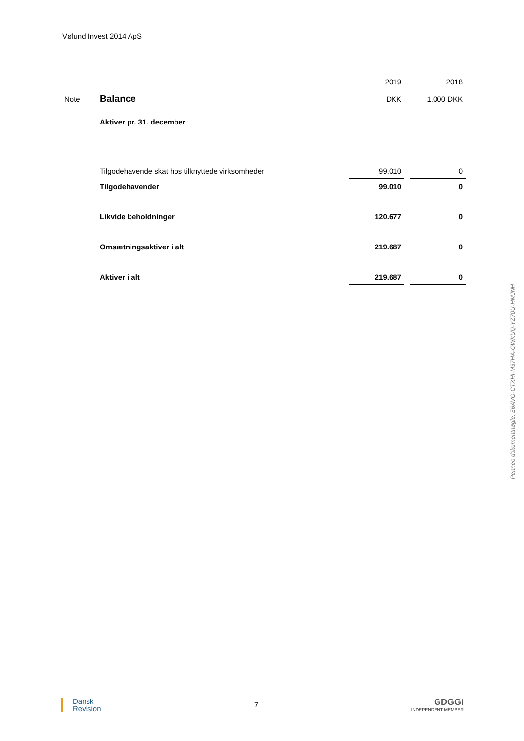Vølund Invest 2014 ApS
| | | 2019 | | 2018 |
| Note | Balance | DKK | | 1.000 DKK |
| | Aktiver pr. 31. december | | | |
| | Tilgodehavende skat hos tilknyttede virksomheder | 99.010 | | 0 |
| | Tilgodehavender | 99.010 | | 0 |
| | Likvide beholdninger | 120.677 | | 0 |
| | Omsætningsaktiver i alt | 219.687 | | 0 |
| | Aktiver i alt | 219.687 | | 0 |
Penneo dokumentnøgle: E6AVG-CTXHI-M37HA-OWKUQ-YZ70U-HMJNH
Dansk
Revision
7
GDGGi
INDEPENDENT MEMBER